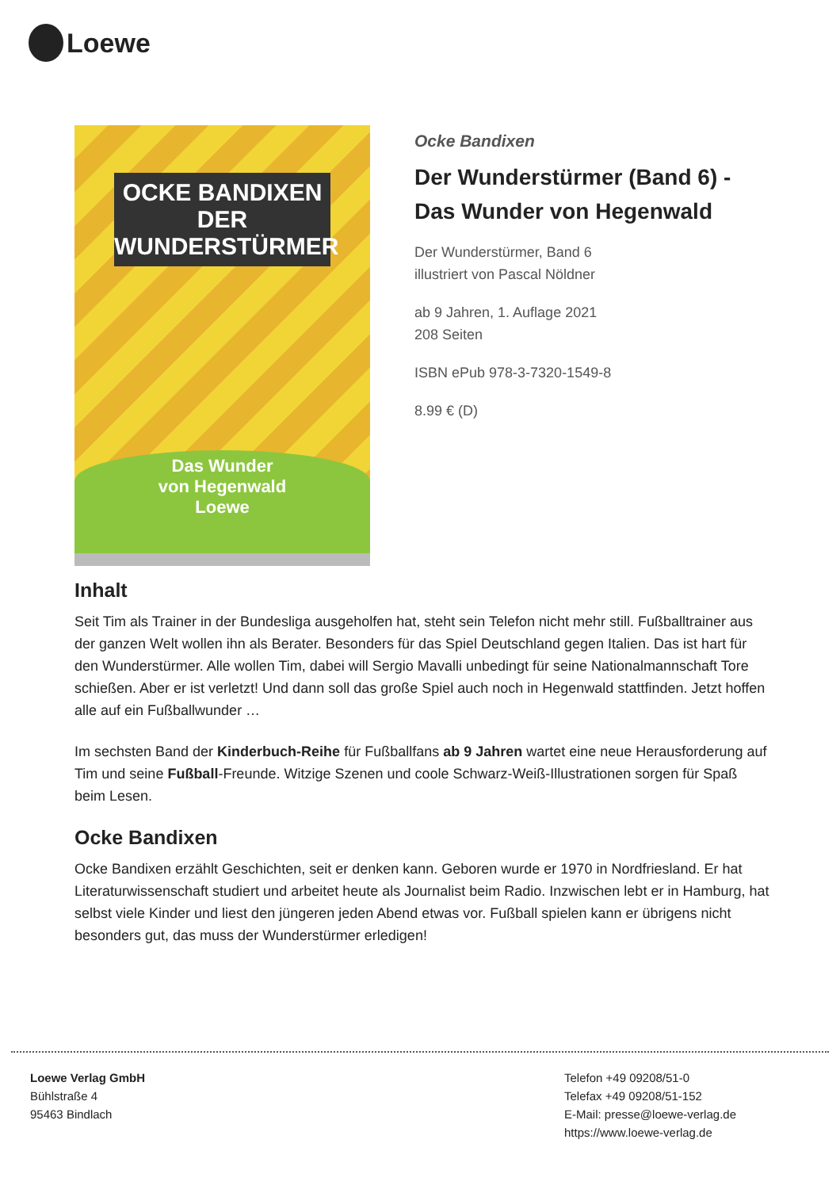Loewe
OCKE BANDIXEN
DER WUNDERSTÜRMER
Das Wunder
von Hegenwald
Loewe
Ocke Bandixen
Der Wunderstürmer (Band 6) -
Das Wunder von Hegenwald
Der Wunderstürmer, Band 6
illustriert von Pascal Nöldner
ab 9 Jahren, 1. Auflage 2021
208 Seiten
ISBN ePub 978-3-7320-1549-8
8.99 € (D)
Inhalt
Seit Tim als Trainer in der Bundesliga ausgeholfen hat, steht sein Telefon nicht mehr still. Fußballtrainer aus der ganzen Welt wollen ihn als Berater. Besonders für das Spiel Deutschland gegen Italien. Das ist hart für den Wunderstürmer. Alle wollen Tim, dabei will Sergio Mavalli unbedingt für seine Nationalmannschaft Tore schießen. Aber er ist verletzt! Und dann soll das große Spiel auch noch in Hegenwald stattfinden. Jetzt hoffen alle auf ein Fußballwunder …
Im sechsten Band der Kinderbuch-Reihe für Fußballfans ab 9 Jahren wartet eine neue Herausforderung auf Tim und seine Fußball-Freunde. Witzige Szenen und coole Schwarz-Weiß-Illustrationen sorgen für Spaß beim Lesen.
Ocke Bandixen
Ocke Bandixen erzählt Geschichten, seit er denken kann. Geboren wurde er 1970 in Nordfriesland. Er hat Literaturwissenschaft studiert und arbeitet heute als Journalist beim Radio. Inzwischen lebt er in Hamburg, hat selbst viele Kinder und liest den jüngeren jeden Abend etwas vor. Fußball spielen kann er übrigens nicht besonders gut, das muss der Wunderstürmer erledigen!
Loewe Verlag GmbH
Bühlstraße 4
95463 Bindlach
Telefon +49 09208/51-0
Telefax +49 09208/51-152
E-Mail: presse@loewe-verlag.de
https://www.loewe-verlag.de